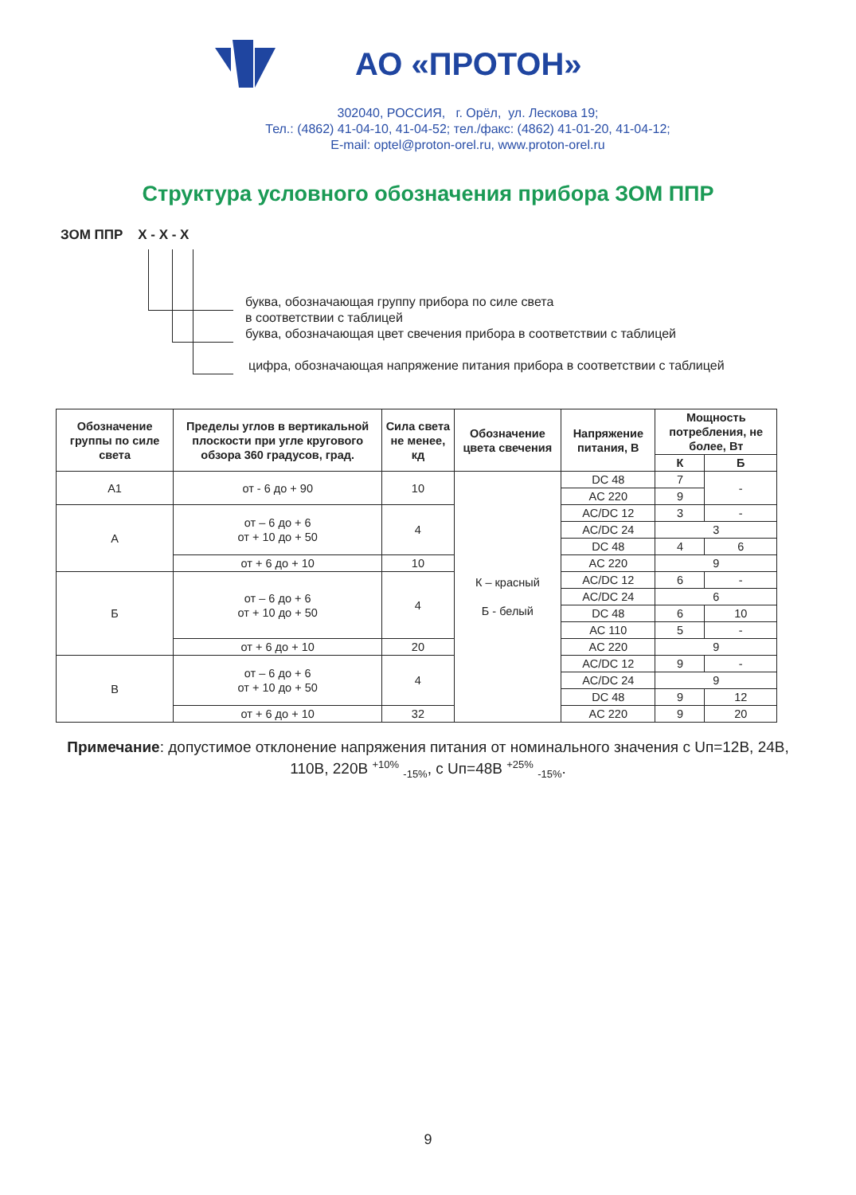АО «ПРОТОН»
302040, РОССИЯ, г. Орёл, ул. Лескова 19;
Тел.: (4862) 41-04-10, 41-04-52; тел./факс: (4862) 41-01-20, 41-04-12;
E-mail: optel@proton-orel.ru, www.proton-orel.ru
Структура условного обозначения прибора ЗОМ ППР
ЗОМ ППР Х - Х - Х
буква, обозначающая группу прибора по силе света
в соответствии с таблицей
буква, обозначающая цвет свечения прибора в соответствии с таблицей
цифра, обозначающая напряжение питания прибора в соответствии с таблицей
| Обозначение группы по силе света | Пределы углов в вертикальной плоскости при угле кругового обзора 360 градусов, град. | Сила света не менее, кд | Обозначение цвета свечения | Напряжение питания, В | Мощность потребления, не более, Вт | |
| --- | --- | --- | --- | --- | --- | --- |
| | | | | | К | Б |
| А1 | от - 6 до + 90 | 10 | К – красный Б - белый | DC 48 | 7 | - |
| | | | | AC 220 | 9 | |
| А | от – 6 до + 6 от + 10 до + 50 | 4 | | AC/DC 12 | 3 | - |
| | | | | AC/DC 24 | 3 | |
| | | | | DC 48 | 4 | 6 |
| | от + 6 до + 10 | 10 | | AC 220 | 9 | |
| Б | от – 6 до + 6 от + 10 до + 50 | 4 | | AC/DC 12 | 6 | - |
| | | | | AC/DC 24 | 6 | |
| | | | | DC 48 | 6 | 10 |
| | | | | AC 110 | 5 | - |
| | от + 6 до + 10 | 20 | | AC 220 | 9 | |
| В | от – 6 до + 6 от + 10 до + 50 | 4 | | AC/DC 12 | 9 | - |
| | | | | AC/DC 24 | 9 | |
| | | | | DC 48 | 9 | 12 |
| | от + 6 до + 10 | 32 | | AC 220 | 9 | 20 |
Примечание: допустимое отклонение напряжения питания от номинального значения с Uп=12В, 24В, 110В, 220В <sup>+10%</sup> <sub>-15%</sub>, с Uп=48В <sup>+25%</sup> <sub>-15%</sub>.
9